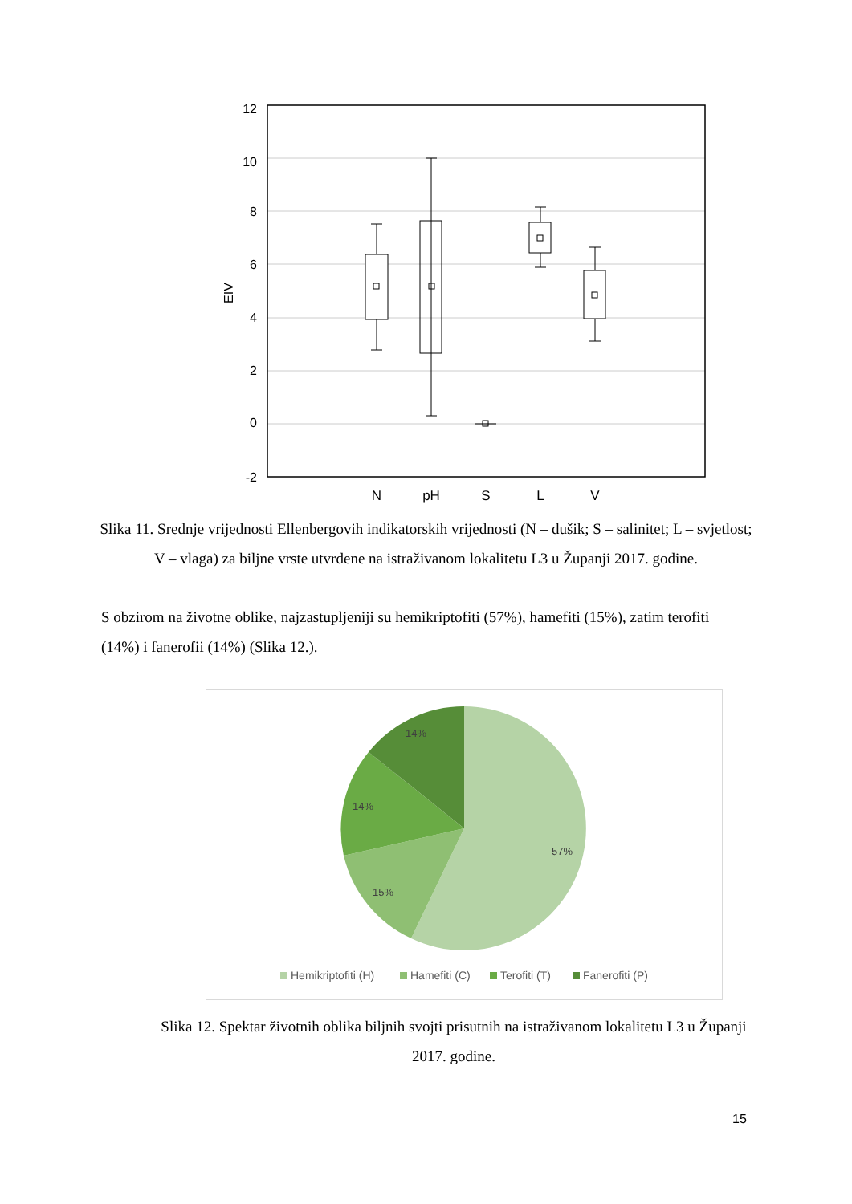12
10
8
6
4
2
0
-2
EIV
N
pH
S
L
V
Slika 11. Srednje vrijednosti Ellenbergovih indikatorskih vrijednosti (N – dušik; S – salinitet; L – svjetlost; V – vlaga) za biljne vrste utvrđene na istraživanom lokalitetu L3 u Županji 2017. godine.
S obzirom na životne oblike, najzastupljeniji su hemikriptofiti (57%), hamefiti (15%), zatim terofiti (14%) i fanerofii (14%) (Slika 12.).
14%
14%
15%
57%
Hemikriptofiti (H)
Hamefiti (C)
Terofiti (T)
Fanerofiti (P)
Slika 12. Spektar životnih oblika biljnih svojti prisutnih na istraživanom lokalitetu L3 u Županji 2017. godine.
15